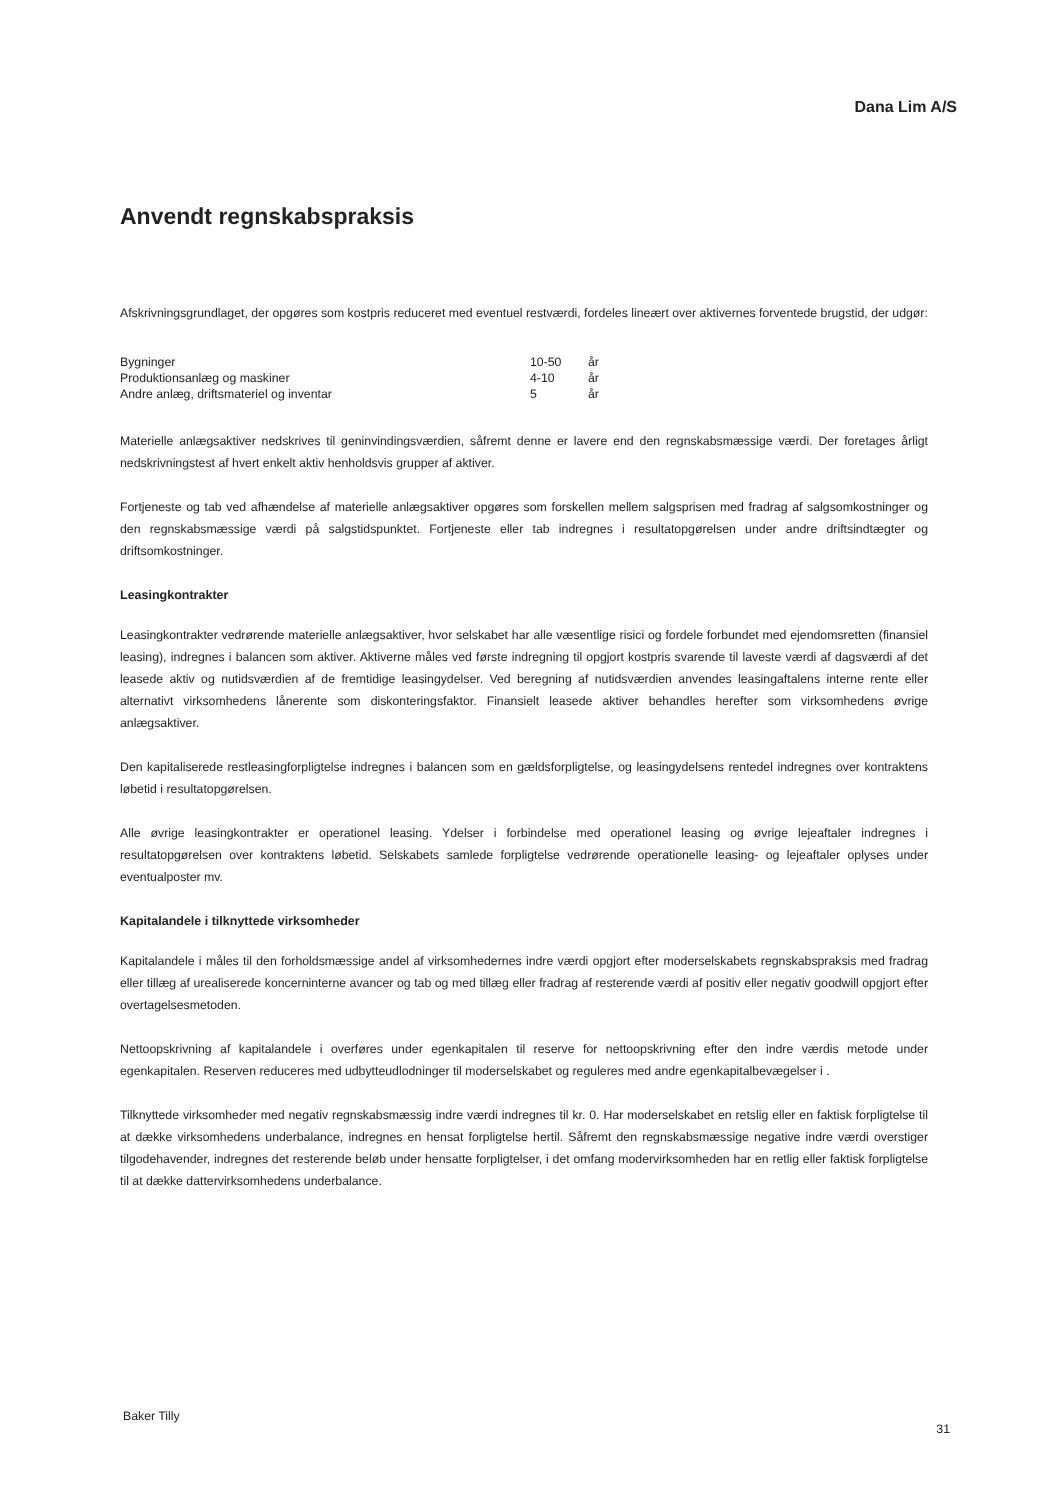Dana Lim A/S
Anvendt regnskabspraksis
Afskrivningsgrundlaget, der opgøres som kostpris reduceret med eventuel restværdi, fordeles lineært over aktivernes forventede brugstid, der udgør:
| Bygninger | 10-50 | år |
| Produktionsanlæg og maskiner | 4-10 | år |
| Andre anlæg, driftsmateriel og inventar | 5 | år |
Materielle anlægsaktiver nedskrives til geninvindingsværdien, såfremt denne er lavere end den regnskabsmæssige værdi. Der foretages årligt nedskrivningstest af hvert enkelt aktiv henholdsvis grupper af aktiver.
Fortjeneste og tab ved afhændelse af materielle anlægsaktiver opgøres som forskellen mellem salgsprisen med fradrag af salgsomkostninger og den regnskabsmæssige værdi på salgstidspunktet. Fortjeneste eller tab indregnes i resultatopgørelsen under andre driftsindtægter og driftsomkostninger.
Leasingkontrakter
Leasingkontrakter vedrørende materielle anlægsaktiver, hvor selskabet har alle væsentlige risici og fordele forbundet med ejendomsretten (finansiel leasing), indregnes i balancen som aktiver. Aktiverne måles ved første indregning til opgjort kostpris svarende til laveste værdi af dagsværdi af det leasede aktiv og nutidsværdien af de fremtidige leasingydelser. Ved beregning af nutidsværdien anvendes leasingaftalens interne rente eller alternativt virksomhedens lånerente som diskonteringsfaktor. Finansielt leasede aktiver behandles herefter som virksomhedens øvrige anlægsaktiver.
Den kapitaliserede restleasingforpligtelse indregnes i balancen som en gældsforpligtelse, og leasingydelsens rentedel indregnes over kontraktens løbetid i resultatopgørelsen.
Alle øvrige leasingkontrakter er operationel leasing. Ydelser i forbindelse med operationel leasing og øvrige lejeaftaler indregnes i resultatopgørelsen over kontraktens løbetid. Selskabets samlede forpligtelse vedrørende operationelle leasing- og lejeaftaler oplyses under eventualposter mv.
Kapitalandele i tilknyttede virksomheder
Kapitalandele i måles til den forholdsmæssige andel af virksomhedernes indre værdi opgjort efter moderselskabets regnskabspraksis med fradrag eller tillæg af urealiserede koncerninterne avancer og tab og med tillæg eller fradrag af resterende værdi af positiv eller negativ goodwill opgjort efter overtagelsesmetoden.
Nettoopskrivning af kapitalandele i overføres under egenkapitalen til reserve for nettoopskrivning efter den indre værdis metode under egenkapitalen. Reserven reduceres med udbytteudlodninger til moderselskabet og reguleres med andre egenkapitalbevægelser i .
Tilknyttede virksomheder med negativ regnskabsmæssig indre værdi indregnes til kr. 0. Har moderselskabet en retslig eller en faktisk forpligtelse til at dække virksomhedens underbalance, indregnes en hensat forpligtelse hertil. Såfremt den regnskabsmæssige negative indre værdi overstiger tilgodehavender, indregnes det resterende beløb under hensatte forpligtelser, i det omfang modervirksomheden har en retlig eller faktisk forpligtelse til at dække dattervirksomhedens underbalance.
Baker Tilly
31